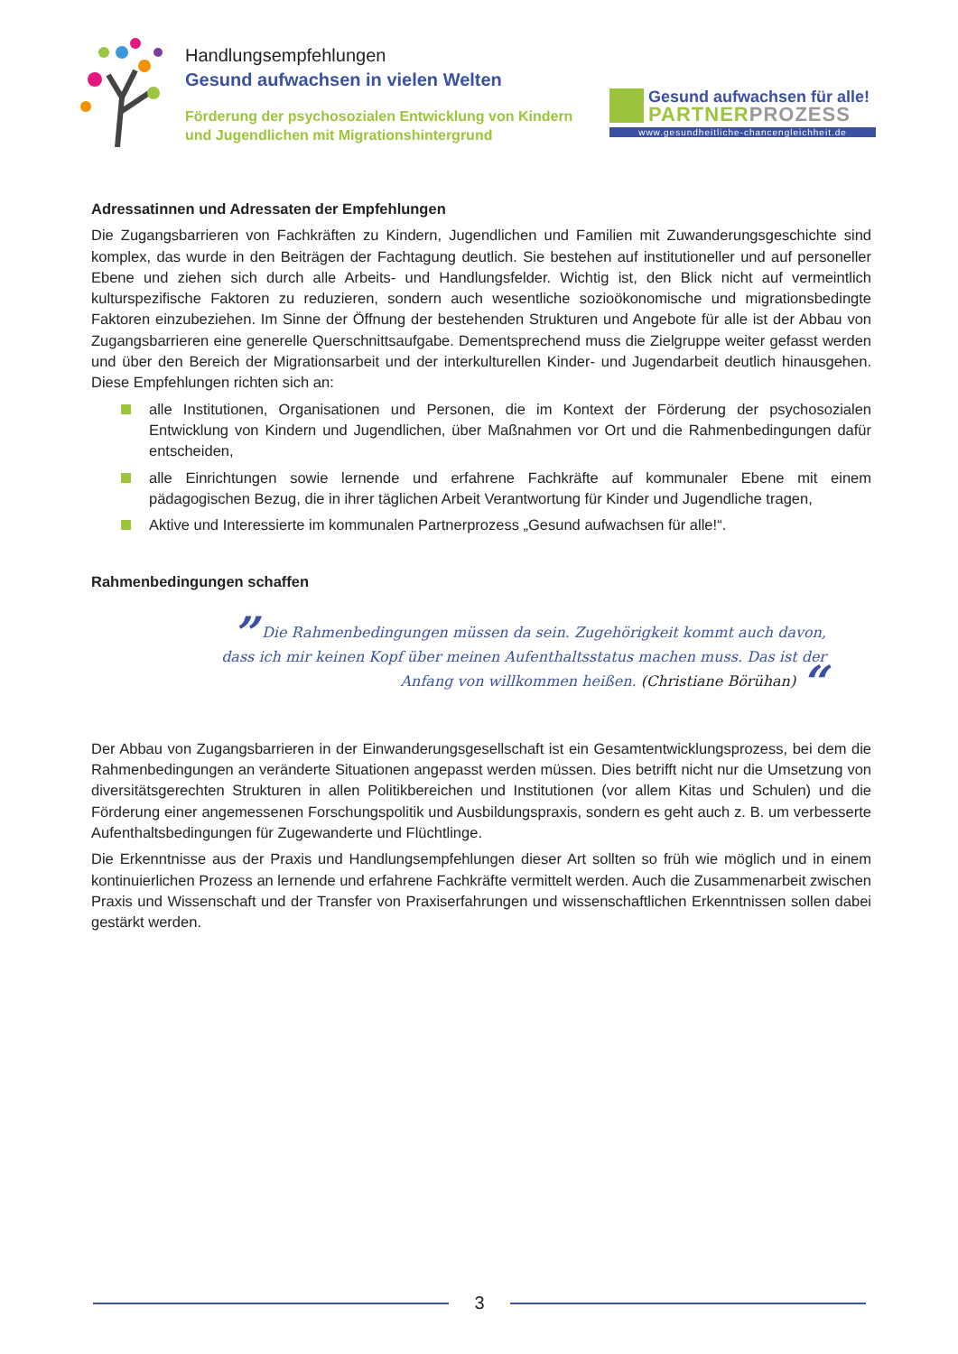Handlungsempfehlungen
Gesund aufwachsen in vielen Welten
Förderung der psychosozialen Entwicklung von Kindern und Jugendlichen mit Migrationshintergrund
Gesund aufwachsen für alle!
PARTNERPROZESS
www.gesundheitliche-chancengleichheit.de
Adressatinnen und Adressaten der Empfehlungen
Die Zugangsbarrieren von Fachkräften zu Kindern, Jugendlichen und Familien mit Zuwanderungsgeschichte sind komplex, das wurde in den Beiträgen der Fachtagung deutlich. Sie bestehen auf institutioneller und auf personeller Ebene und ziehen sich durch alle Arbeits- und Handlungsfelder. Wichtig ist, den Blick nicht auf vermeintlich kulturspezifische Faktoren zu reduzieren, sondern auch wesentliche sozioökonomische und migrationsbedingte Faktoren einzubeziehen. Im Sinne der Öffnung der bestehenden Strukturen und Angebote für alle ist der Abbau von Zugangsbarrieren eine generelle Querschnittsaufgabe. Dementsprechend muss die Zielgruppe weiter gefasst werden und über den Bereich der Migrationsarbeit und der interkulturellen Kinder- und Jugendarbeit deutlich hinausgehen. Diese Empfehlungen richten sich an:
alle Institutionen, Organisationen und Personen, die im Kontext der Förderung der psychosozialen Entwicklung von Kindern und Jugendlichen, über Maßnahmen vor Ort und die Rahmenbedingungen dafür entscheiden,
alle Einrichtungen sowie lernende und erfahrene Fachkräfte auf kommunaler Ebene mit einem pädagogischen Bezug, die in ihrer täglichen Arbeit Verantwortung für Kinder und Jugendliche tragen,
Aktive und Interessierte im kommunalen Partnerprozess „Gesund aufwachsen für alle!“.
Rahmenbedingungen schaffen
” Die Rahmenbedingungen müssen da sein. Zugehörigkeit kommt auch davon, dass ich mir keinen Kopf über meinen Aufenthaltsstatus machen muss. Das ist der Anfang von willkommen heißen. (Christiane Börühan) “
Der Abbau von Zugangsbarrieren in der Einwanderungsgesellschaft ist ein Gesamtentwicklungsprozess, bei dem die Rahmenbedingungen an veränderte Situationen angepasst werden müssen. Dies betrifft nicht nur die Umsetzung von diversitätsgerechten Strukturen in allen Politikbereichen und Institutionen (vor allem Kitas und Schulen) und die Förderung einer angemessenen Forschungspolitik und Ausbildungspraxis, sondern es geht auch z. B. um verbesserte Aufenthaltsbedingungen für Zugewanderte und Flüchtlinge.
Die Erkenntnisse aus der Praxis und Handlungsempfehlungen dieser Art sollten so früh wie möglich und in einem kontinuierlichen Prozess an lernende und erfahrene Fachkräfte vermittelt werden. Auch die Zusammenarbeit zwischen Praxis und Wissenschaft und der Transfer von Praxiserfahrungen und wissenschaftlichen Erkenntnissen sollen dabei gestärkt werden.
3